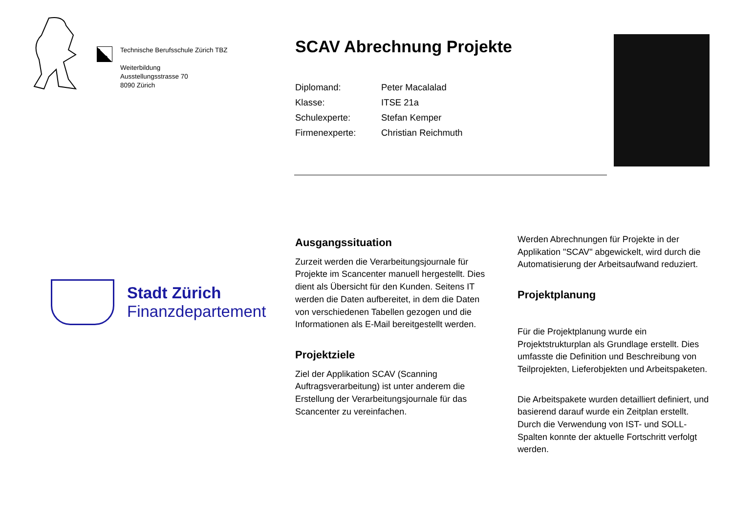Technische Berufsschule Zürich TBZ
Weiterbildung
Ausstellungsstrasse 70
8090 Zürich
Stadt Zürich
Finanzdepartement
SCAV Abrechnung Projekte
| Diplomand: | Peter Macalalad |
| Klasse: | ITSE 21a |
| Schulexperte: | Stefan Kemper |
| Firmenexperte: | Christian Reichmuth |
Ausgangssituation
Zurzeit werden die Verarbeitungsjournale für Projekte im Scancenter manuell hergestellt. Dies dient als Übersicht für den Kunden. Seitens IT werden die Daten aufbereitet, in dem die Daten von verschiedenen Tabellen gezogen und die Informationen als E-Mail bereitgestellt werden.
Projektziele
Ziel der Applikation SCAV (Scanning Auftragsverarbeitung) ist unter anderem die Erstellung der Verarbeitungsjournale für das Scancenter zu vereinfachen.
Werden Abrechnungen für Projekte in der Applikation "SCAV" abgewickelt, wird durch die Automatisierung der Arbeitsaufwand reduziert.
Projektplanung
Für die Projektplanung wurde ein Projektstrukturplan als Grundlage erstellt. Dies umfasste die Definition und Beschreibung von Teilprojekten, Lieferobjekten und Arbeitspaketen.
Die Arbeitspakete wurden detailliert definiert, und basierend darauf wurde ein Zeitplan erstellt. Durch die Verwendung von IST- und SOLL-Spalten konnte der aktuelle Fortschritt verfolgt werden.